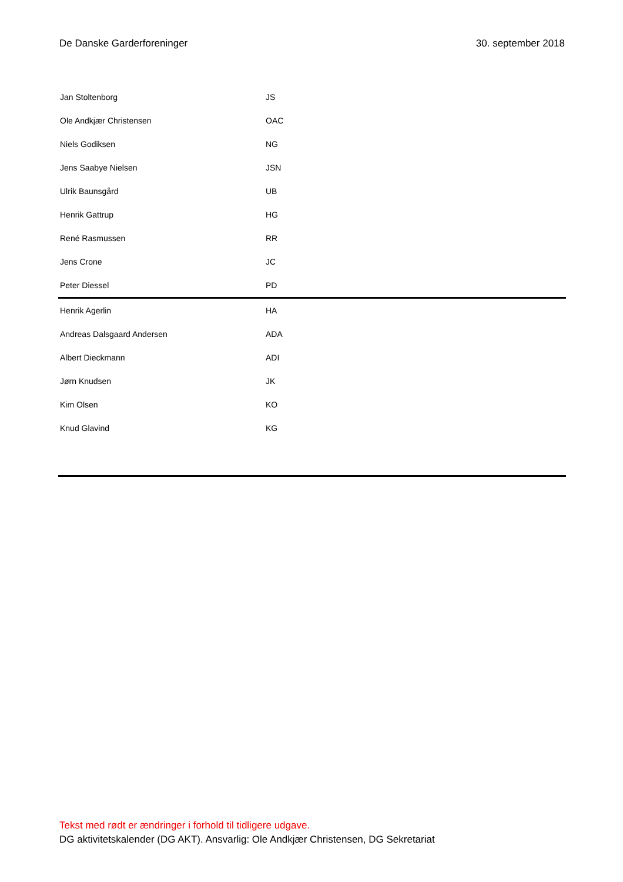De Danske Garderforeninger 30. september 2018
| Jan Stoltenborg | JS |
| Ole Andkjær Christensen | OAC |
| Niels Godiksen | NG |
| Jens Saabye Nielsen | JSN |
| Ulrik Baunsgård | UB |
| Henrik Gattrup | HG |
| René Rasmussen | RR |
| Jens Crone | JC |
| Peter Diessel | PD |
| Henrik Agerlin | HA |
| Andreas Dalsgaard Andersen | ADA |
| Albert Dieckmann | ADI |
| Jørn Knudsen | JK |
| Kim Olsen | KO |
| Knud Glavind | KG |
Tekst med rødt er ændringer i forhold til tidligere udgave.
DG aktivitetskalender (DG AKT). Ansvarlig: Ole Andkjær Christensen, DG Sekretariat